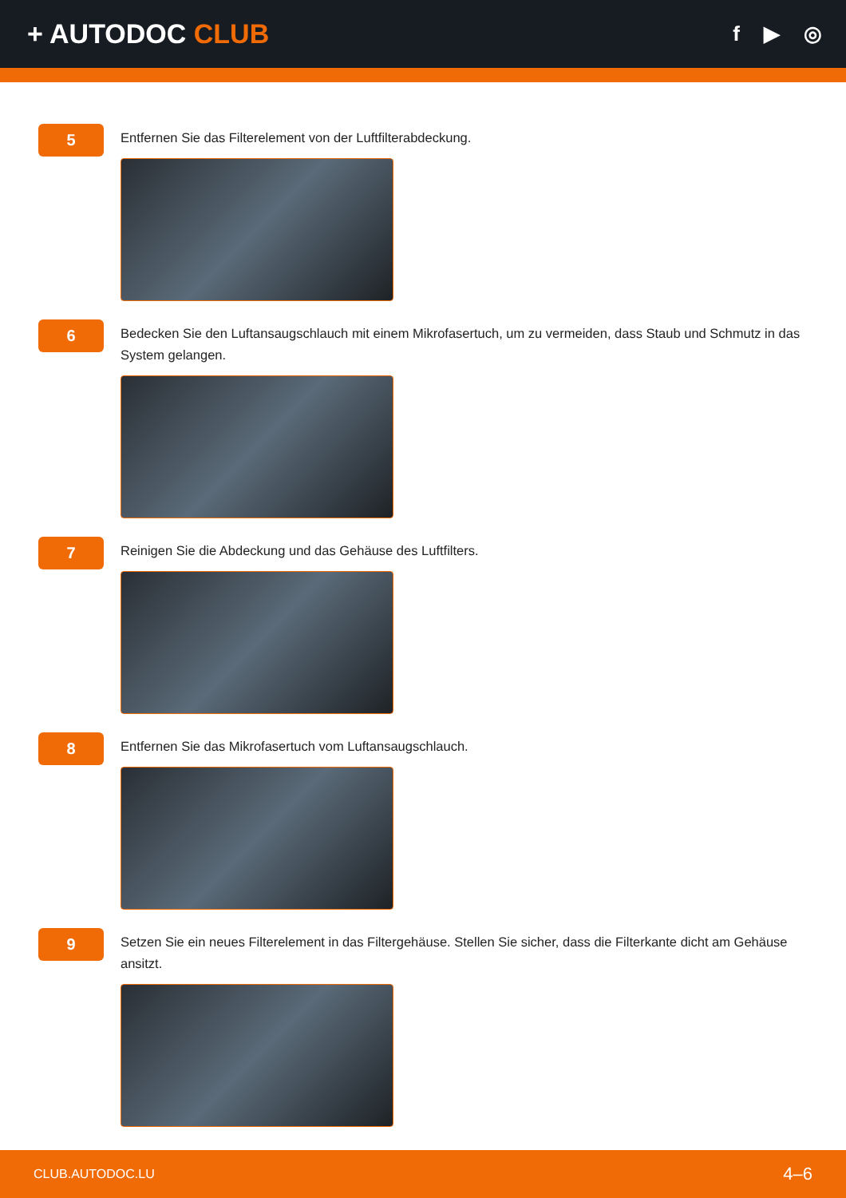+ AUTODOC CLUB
f ▶ ◎
5
Entfernen Sie das Filterelement von der Luftfilterabdeckung.
6
Bedecken Sie den Luftansaugschlauch mit einem Mikrofasertuch, um zu vermeiden, dass Staub und Schmutz in das System gelangen.
7
Reinigen Sie die Abdeckung und das Gehäuse des Luftfilters.
8
Entfernen Sie das Mikrofasertuch vom Luftansaugschlauch.
9
Setzen Sie ein neues Filterelement in das Filtergehäuse. Stellen Sie sicher, dass die Filterkante dicht am Gehäuse ansitzt.
CLUB.AUTODOC.LU 4–6